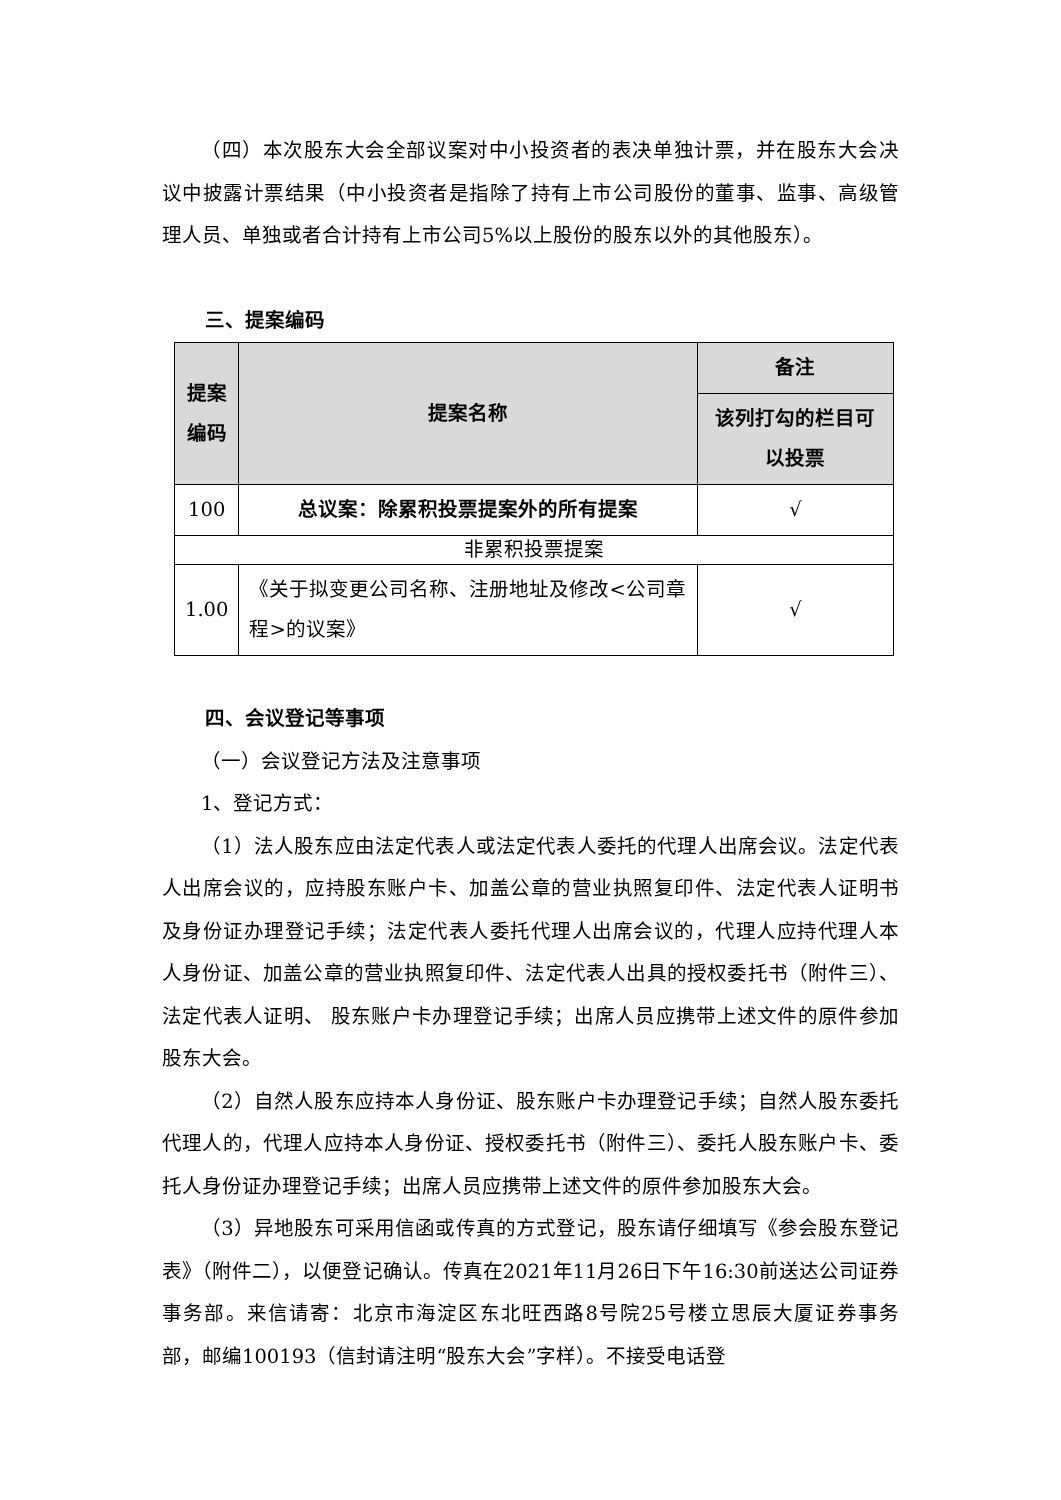（四）本次股东大会全部议案对中小投资者的表决单独计票，并在股东大会决议中披露计票结果（中小投资者是指除了持有上市公司股份的董事、监事、高级管理人员、单独或者合计持有上市公司5%以上股份的股东以外的其他股东）。
三、提案编码
| 提案编码 | 提案名称 | 备注 |
| --- | --- | --- |
| | | 该列打勾的栏目可以投票 |
| 100 | 总议案：除累积投票提案外的所有提案 | √ |
| 非累积投票提案 | | |
| 1.00 | 《关于拟变更公司名称、注册地址及修改<公司章程>的议案》 | √ |
四、会议登记等事项
（一）会议登记方法及注意事项
1、登记方式：
（1）法人股东应由法定代表人或法定代表人委托的代理人出席会议。法定代表人出席会议的，应持股东账户卡、加盖公章的营业执照复印件、法定代表人证明书及身份证办理登记手续；法定代表人委托代理人出席会议的，代理人应持代理人本人身份证、加盖公章的营业执照复印件、法定代表人出具的授权委托书（附件三）、法定代表人证明、 股东账户卡办理登记手续；出席人员应携带上述文件的原件参加股东大会。
（2）自然人股东应持本人身份证、股东账户卡办理登记手续；自然人股东委托代理人的，代理人应持本人身份证、授权委托书（附件三）、委托人股东账户卡、委托人身份证办理登记手续；出席人员应携带上述文件的原件参加股东大会。
（3）异地股东可采用信函或传真的方式登记，股东请仔细填写《参会股东登记表》（附件二），以便登记确认。传真在2021年11月26日下午16:30前送达公司证券事务部。来信请寄：北京市海淀区东北旺西路8号院25号楼立思辰大厦证券事务部，邮编100193（信封请注明“股东大会”字样）。不接受电话登